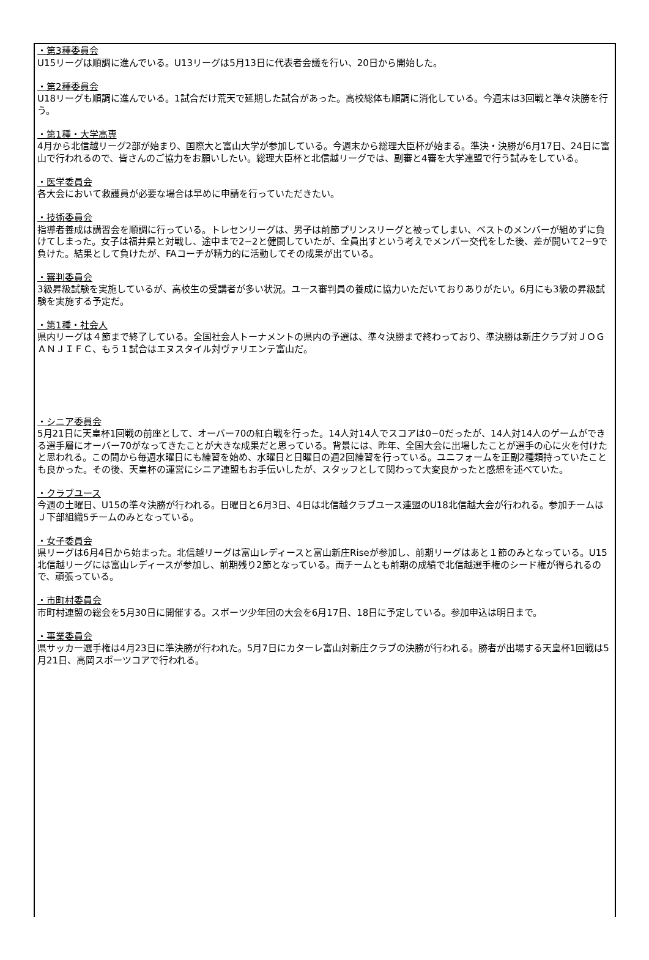・第3種委員会
U15リーグは順調に進んでいる。U13リーグは5月13日に代表者会議を行い、20日から開始した。
・第2種委員会
U18リーグも順調に進んでいる。1試合だけ荒天で延期した試合があった。高校総体も順調に消化している。今週末は3回戦と準々決勝を行う。
・第1種・大学高専
4月から北信越リーグ2部が始まり、国際大と富山大学が参加している。今週末から総理大臣杯が始まる。準決・決勝が6月17日、24日に富山で行われるので、皆さんのご協力をお願いしたい。総理大臣杯と北信越リーグでは、副審と4審を大学連盟で行う試みをしている。
・医学委員会
各大会において救護員が必要な場合は早めに申請を行っていただきたい。
・技術委員会
指導者養成は講習会を順調に行っている。トレセンリーグは、男子は前節プリンスリーグと被ってしまい、ベストのメンバーが組めずに負けてしまった。女子は福井県と対戦し、途中まで2−2と健闘していたが、全員出すという考えでメンバー交代をした後、差が開いて2−9で負けた。結果として負けたが、FAコーチが精力的に活動してその成果が出ている。
・審判委員会
3級昇級試験を実施しているが、高校生の受講者が多い状況。ユース審判員の養成に協力いただいておりありがたい。6月にも3級の昇級試験を実施する予定だ。
・第1種・社会人
県内リーグは４節まで終了している。全国社会人トーナメントの県内の予選は、準々決勝まで終わっており、準決勝は新庄クラブ対ＪＯＧＡＮＪＩＦＣ、もう１試合はエヌスタイル対ヴァリエンテ富山だ。
・シニア委員会
5月21日に天皇杯1回戦の前座として、オーバー70の紅白戦を行った。14人対14人でスコアは0−0だったが、14人対14人のゲームができる選手層にオーバー70がなってきたことが大きな成果だと思っている。背景には、昨年、全国大会に出場したことが選手の心に火を付けたと思われる。この間から毎週水曜日にも練習を始め、水曜日と日曜日の週2回練習を行っている。ユニフォームを正副2種類持っていたことも良かった。その後、天皇杯の運営にシニア連盟もお手伝いしたが、スタッフとして関わって大変良かったと感想を述べていた。
・クラブユース
今週の土曜日、U15の準々決勝が行われる。日曜日と6月3日、4日は北信越クラブユース連盟のU18北信越大会が行われる。参加チームはＪ下部組織5チームのみとなっている。
・女子委員会
県リーグは6月4日から始まった。北信越リーグは富山レディースと富山新庄Riseが参加し、前期リーグはあと１節のみとなっている。U15北信越リーグには富山レディースが参加し、前期残り2節となっている。両チームとも前期の成績で北信越選手権のシード権が得られるので、頑張っている。
・市町村委員会
市町村連盟の総会を5月30日に開催する。スポーツ少年団の大会を6月17日、18日に予定している。参加申込は明日まで。
・事業委員会
県サッカー選手権は4月23日に準決勝が行われた。5月7日にカターレ富山対新庄クラブの決勝が行われる。勝者が出場する天皇杯1回戦は5月21日、高岡スポーツコアで行われる。